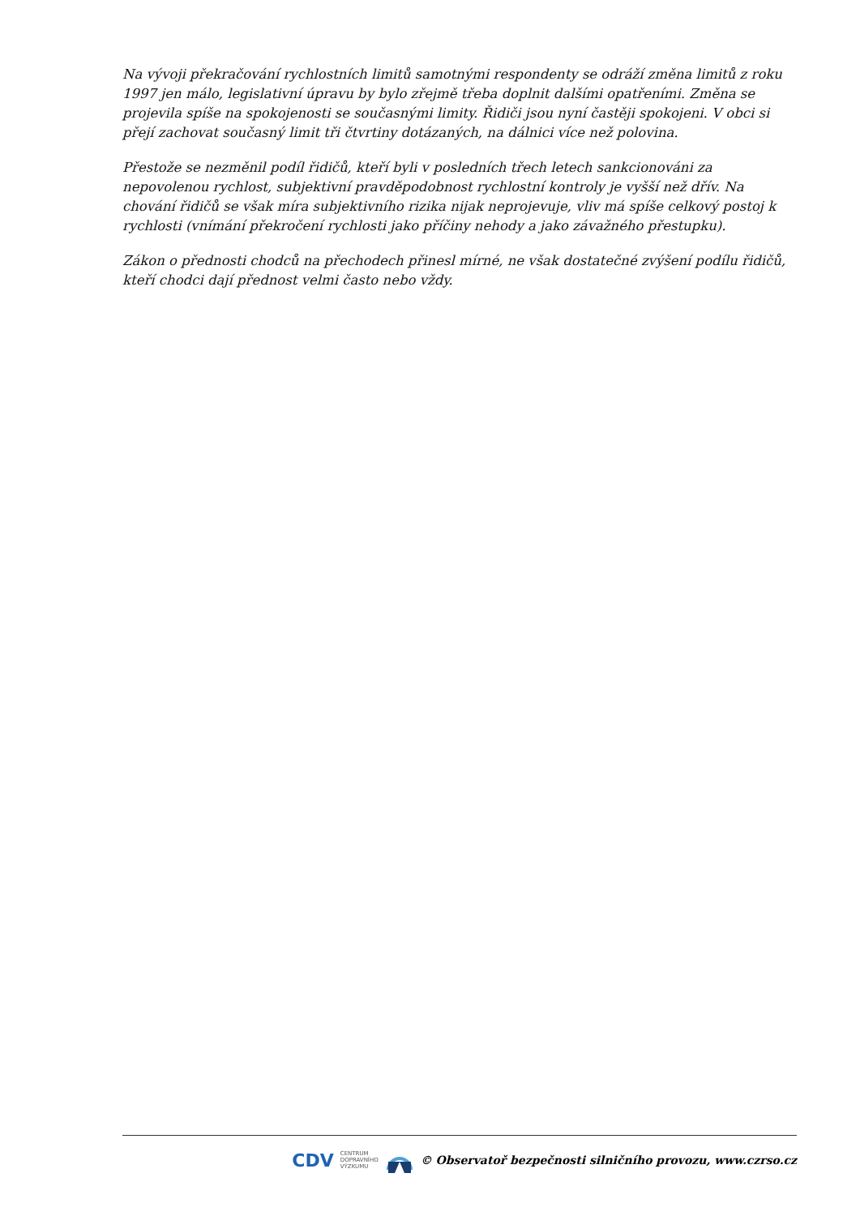Na vývoji překračování rychlostních limitů samotnými respondenty se odráží změna limitů z roku 1997 jen málo, legislativní úpravu by bylo zřejmě třeba doplnit dalšími opatřeními. Změna se projevila spíše na spokojenosti se současnými limity. Řidiči jsou nyní častěji spokojeni. V obci si přejí zachovat současný limit tři čtvrtiny dotázaných, na dálnici více než polovina.
Přestože se nezměnil podíl řidičů, kteří byli v posledních třech letech sankcionováni za nepovolenou rychlost, subjektivní pravděpodobnost rychlostní kontroly je vyšší než dřív. Na chování řidičů se však míra subjektivního rizika nijak neprojevuje, vliv má spíše celkový postoj k rychlosti (vnímání překročení rychlosti jako příčiny nehody a jako závažného přestupku).
Zákon o přednosti chodců na přechodech přinesl mírné, ne však dostatečné zvýšení podílu řidičů, kteří chodci dají přednost velmi často nebo vždy.
CDV CENTRUM
DOPRAVNÍHO
VÝZKUMU © Observatoř bezpečnosti silničního provozu, www.czrso.cz